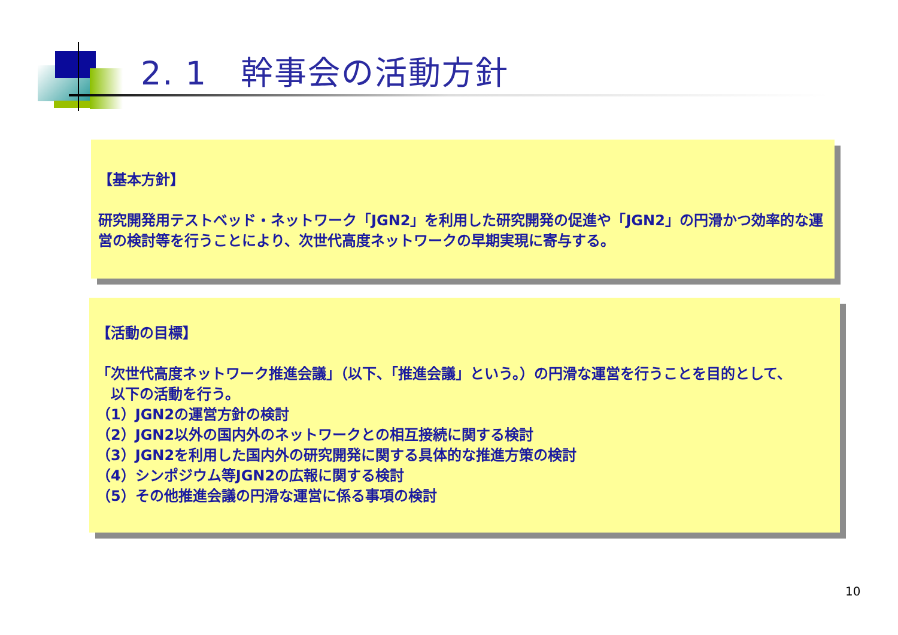2. 1　幹事会の活動方針
【基本方針】
研究開発用テストベッド・ネットワーク「JGN2」を利用した研究開発の促進や「JGN2」の円滑かつ効率的な運営の検討等を行うことにより、次世代高度ネットワークの早期実現に寄与する。
【活動の目標】
「次世代高度ネットワーク推進会議」（以下、「推進会議」という。）の円滑な運営を行うことを目的として、
　以下の活動を行う。
（1）JGN2の運営方針の検討
（2）JGN2以外の国内外のネットワークとの相互接続に関する検討
（3）JGN2を利用した国内外の研究開発に関する具体的な推進方策の検討
（4）シンポジウム等JGN2の広報に関する検討
（5）その他推進会議の円滑な運営に係る事項の検討
10